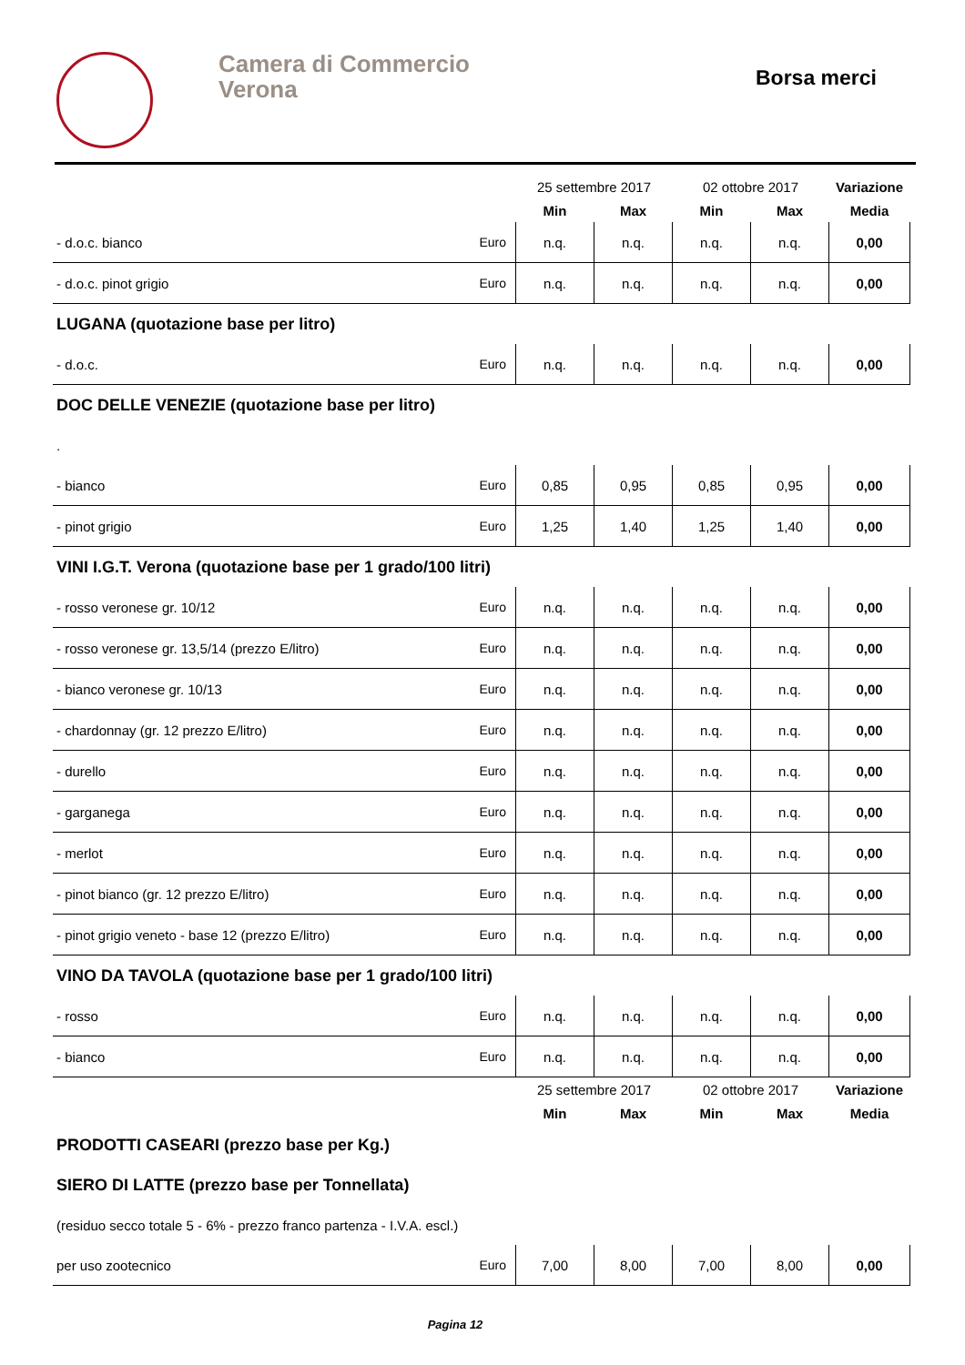Camera di Commercio
Verona
Borsa merci
| | | 25 settembre 2017 | | 02 ottobre 2017 | | Variazione |
| --- | --- | --- | --- | --- | --- | --- |
| | | Min | Max | Min | Max | Media |
| - d.o.c. bianco | Euro | n.q. | n.q. | n.q. | n.q. | 0,00 |
| - d.o.c. pinot grigio | Euro | n.q. | n.q. | n.q. | n.q. | 0,00 |
| LUGANA (quotazione base per litro) | | | | | | |
| - d.o.c. | Euro | n.q. | n.q. | n.q. | n.q. | 0,00 |
| DOC DELLE VENEZIE (quotazione base per litro) | | | | | | |
| . | | | | | | |
| - bianco | Euro | 0,85 | 0,95 | 0,85 | 0,95 | 0,00 |
| - pinot grigio | Euro | 1,25 | 1,40 | 1,25 | 1,40 | 0,00 |
| VINI I.G.T. Verona (quotazione base per 1 grado/100 litri) | | | | | | |
| - rosso veronese gr. 10/12 | Euro | n.q. | n.q. | n.q. | n.q. | 0,00 |
| - rosso veronese gr. 13,5/14 (prezzo E/litro) | Euro | n.q. | n.q. | n.q. | n.q. | 0,00 |
| - bianco veronese gr. 10/13 | Euro | n.q. | n.q. | n.q. | n.q. | 0,00 |
| - chardonnay (gr. 12 prezzo E/litro) | Euro | n.q. | n.q. | n.q. | n.q. | 0,00 |
| - durello | Euro | n.q. | n.q. | n.q. | n.q. | 0,00 |
| - garganega | Euro | n.q. | n.q. | n.q. | n.q. | 0,00 |
| - merlot | Euro | n.q. | n.q. | n.q. | n.q. | 0,00 |
| - pinot bianco (gr. 12 prezzo E/litro) | Euro | n.q. | n.q. | n.q. | n.q. | 0,00 |
| - pinot grigio veneto - base 12 (prezzo E/litro) | Euro | n.q. | n.q. | n.q. | n.q. | 0,00 |
| VINO DA TAVOLA (quotazione base per 1 grado/100 litri) | | | | | | |
| - rosso | Euro | n.q. | n.q. | n.q. | n.q. | 0,00 |
| - bianco | Euro | n.q. | n.q. | n.q. | n.q. | 0,00 |
| | | 25 settembre 2017 | | 02 ottobre 2017 | | Variazione |
| | | Min | Max | Min | Max | Media |
| PRODOTTI CASEARI (prezzo base per Kg.) | | | | | | |
| SIERO DI LATTE (prezzo base per Tonnellata) | | | | | | |
| (residuo secco totale 5 - 6% - prezzo franco partenza - I.V.A. escl.) | | | | | | |
| per uso zootecnico | Euro | 7,00 | 8,00 | 7,00 | 8,00 | 0,00 |
Pagina 12